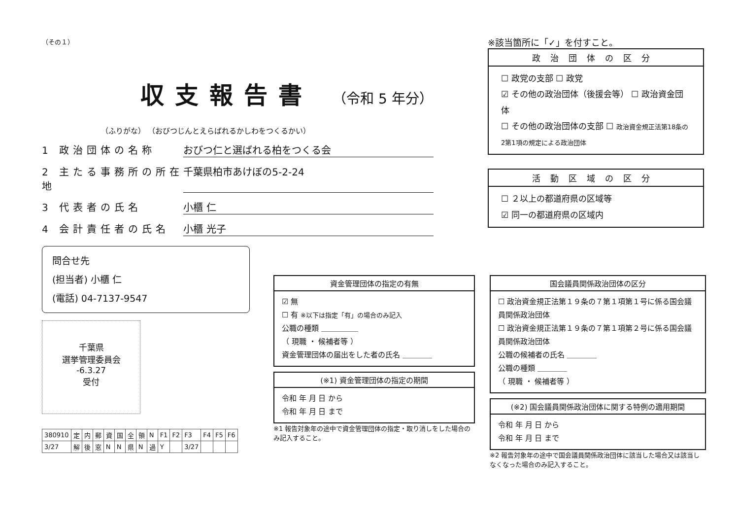（その１）
収支報告書
（令和 5 年分）
（ふりがな） （おびつじんとえらばれるかしわをつくるかい）
1 政治団体の名称 おびつ仁と選ばれる柏をつくる会
2 主たる事務所の所在地 千葉県柏市あけぼの5-2-24
3 代表者の氏名 小櫃 仁
4 会計責任者の氏名 小櫃 光子
問合せ先
(担当者) 小櫃 仁
(電話) 04-7137-9547
千葉県
選挙管理委員会
-6.3.27
受付
| 380910 | 定 | 内 | 郵 | 資 | 国 | 全 | 領 | N | F1 | F2 | F3 | F4 | F5 | F6 |
| 3/27 | 解 | 後 | 窓 | N | N | 県 | N | 過 | Y | | 3/27 | | | |
※該当箇所に「✓」を付すこと。
政治団体の区分
☐ 政党の支部 ☐ 政党
☑ その他の政治団体（後援会等） ☐ 政治資金団体
☐ その他の政治団体の支部 ☐ 政治資金規正法第18条の2第1項の規定による政治団体
活動区域の区分
☐ ２以上の都道府県の区域等
☑ 同一の都道府県の区域内
資金管理団体の指定の有無
☑ 無
☐ 有 ※以下は指定「有」の場合のみ記入
公職の種類 ＿＿＿＿＿
（ 現職 ・ 候補者等 ）
資金管理団体の届出をした者の氏名 ＿＿＿＿
(※1) 資金管理団体の指定の期間
令和 年 月 日 から
令和 年 月 日 まで
※1 報告対象年の途中で資金管理団体の指定・取り消しをした場合のみ記入すること。
国会議員関係政治団体の区分
☐ 政治資金規正法第１９条の７第１項第１号に係る国会議員関係政治団体
☐ 政治資金規正法第１９条の７第１項第２号に係る国会議員関係政治団体
公職の候補者の氏名 ＿＿＿＿
公職の種類 ＿＿＿＿
（ 現職 ・ 候補者等 ）
(※2) 国会議員関係政治団体に関する特例の適用期間
令和 年 月 日 から
令和 年 月 日 まで
※2 報告対象年の途中で国会議員関係政治団体に該当した場合又は該当しなくなった場合のみ記入すること。